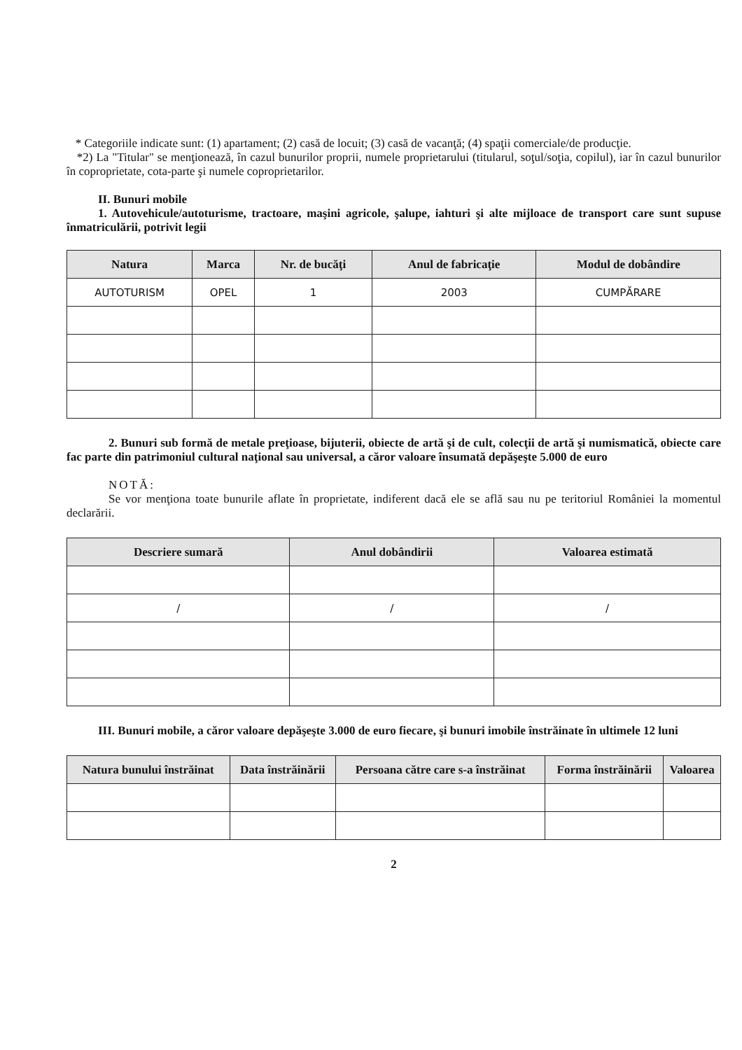* Categoriile indicate sunt: (1) apartament; (2) casă de locuit; (3) casă de vacanţă; (4) spaţii comerciale/de producţie.
*2) La "Titular" se menţionează, în cazul bunurilor proprii, numele proprietarului (titularul, soţul/soţia, copilul), iar în cazul bunurilor în coproprietate, cota-parte şi numele coproprietarilor.
II. Bunuri mobile
1. Autovehicule/autoturisme, tractoare, maşini agricole, şalupe, iahturi şi alte mijloace de transport care sunt supuse înmatriculării, potrivit legii
| Natura | Marca | Nr. de bucăţi | Anul de fabricaţie | Modul de dobândire |
| --- | --- | --- | --- | --- |
| AUTOTURISM | OPEL | 1 | 2003 | CUMPĂRARE |
2. Bunuri sub formă de metale preţioase, bijuterii, obiecte de artă şi de cult, colecţii de artă şi numismatică, obiecte care fac parte din patrimoniul cultural naţional sau universal, a căror valoare însumată depăşeşte 5.000 de euro
NOTĂ:
Se vor menţiona toate bunurile aflate în proprietate, indiferent dacă ele se află sau nu pe teritoriul României la momentul declarării.
| Descriere sumară | Anul dobândirii | Valoarea estimată |
| --- | --- | --- |
| / | / | / |
III. Bunuri mobile, a căror valoare depăşeşte 3.000 de euro fiecare, şi bunuri imobile înstrăinate în ultimele 12 luni
| Natura bunului înstrăinat | Data înstrăinării | Persoana către care s-a înstrăinat | Forma înstrăinării | Valoarea |
| --- | --- | --- | --- | --- |
2